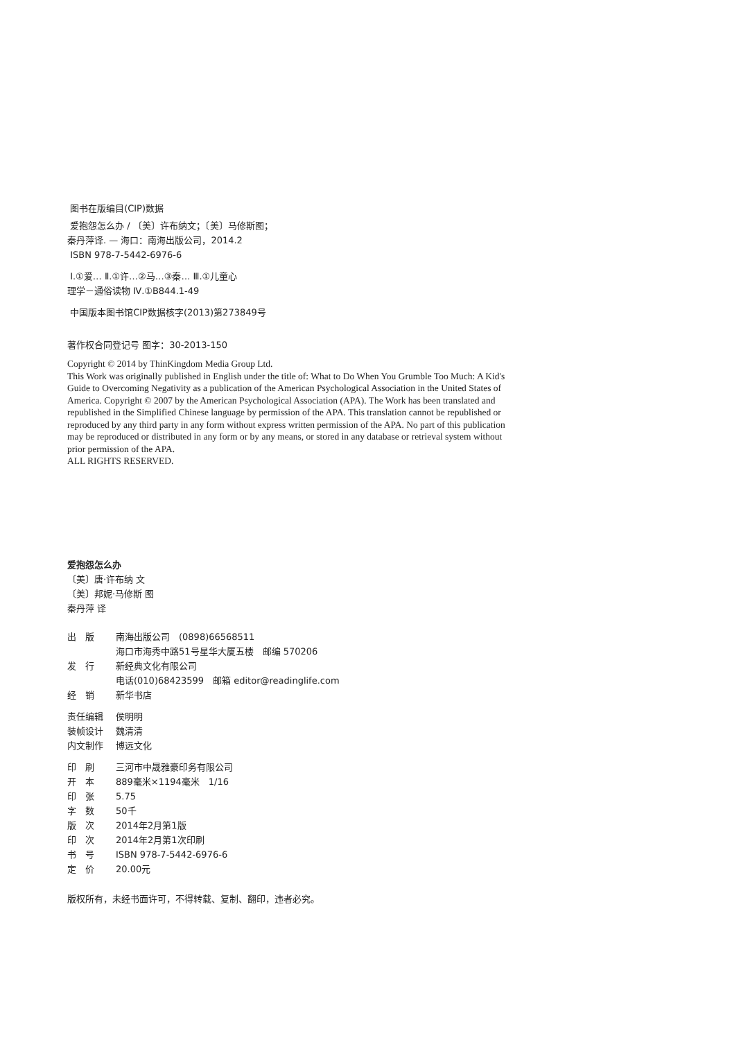图书在版编目(CIP)数据
爱抱怨怎么办 / 〔美〕许布纳文；〔美〕马修斯图；
秦丹萍译. — 海口：南海出版公司，2014.2
ISBN 978-7-5442-6976-6
Ⅰ.①爱… Ⅱ.①许…②马…③秦… Ⅲ.①儿童心
理学－通俗读物 Ⅳ.①B844.1-49
中国版本图书馆CIP数据核字(2013)第273849号
著作权合同登记号 图字：30-2013-150
Copyright © 2014 by ThinKingdom Media Group Ltd.
This Work was originally published in English under the title of: What to Do When You Grumble Too Much: A Kid's Guide to Overcoming Negativity as a publication of the American Psychological Association in the United States of America. Copyright © 2007 by the American Psychological Association (APA). The Work has been translated and republished in the Simplified Chinese language by permission of the APA. This translation cannot be republished or reproduced by any third party in any form without express written permission of the APA. No part of this publication may be reproduced or distributed in any form or by any means, or stored in any database or retrieval system without prior permission of the APA.
ALL RIGHTS RESERVED.
爱抱怨怎么办
〔美〕唐·许布纳 文
〔美〕邦妮·马修斯 图
秦丹萍 译
| 出 版 | 南海出版公司 (0898)66568511 |
| | 海口市海秀中路51号星华大厦五楼 邮编 570206 |
| 发 行 | 新经典文化有限公司 |
| | 电话(010)68423599 邮箱 editor@readinglife.com |
| 经 销 | 新华书店 |
| 责任编辑 | 侯明明 |
| 装帧设计 | 魏清清 |
| 内文制作 | 博远文化 |
| 印 刷 | 三河市中晟雅豪印务有限公司 |
| 开 本 | 889毫米×1194毫米 1/16 |
| 印 张 | 5.75 |
| 字 数 | 50千 |
| 版 次 | 2014年2月第1版 |
| 印 次 | 2014年2月第1次印刷 |
| 书 号 | ISBN 978-7-5442-6976-6 |
| 定 价 | 20.00元 |
版权所有，未经书面许可，不得转载、复制、翻印，违者必究。